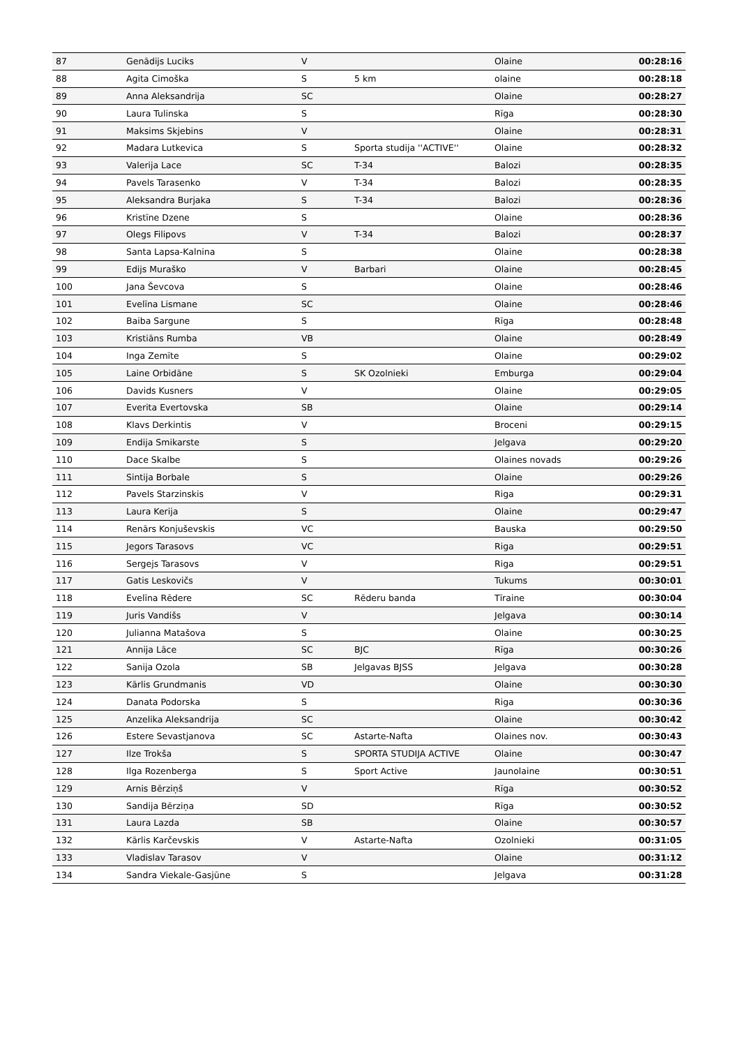| 87 | Genādijs Luciks | V | | Olaine | 00:28:16 |
| 88 | Agita Cimoška | S | 5 km | olaine | 00:28:18 |
| 89 | Anna Aleksandrija | SC | | Olaine | 00:28:27 |
| 90 | Laura Tulinska | S | | Rīga | 00:28:30 |
| 91 | Maksims Skjebins | V | | Olaine | 00:28:31 |
| 92 | Madara Lutkevica | S | Sporta studija ''ACTIVE'' | Olaine | 00:28:32 |
| 93 | Valerija Lace | SC | T-34 | Balozi | 00:28:35 |
| 94 | Pavels Tarasenko | V | T-34 | Balozi | 00:28:35 |
| 95 | Aleksandra Burjaka | S | T-34 | Balozi | 00:28:36 |
| 96 | Kristīne Dzene | S | | Olaine | 00:28:36 |
| 97 | Olegs Filipovs | V | T-34 | Balozi | 00:28:37 |
| 98 | Santa Lapsa-Kalnina | S | | Olaine | 00:28:38 |
| 99 | Edijs Muraško | V | Barbari | Olaine | 00:28:45 |
| 100 | Jana Ševcova | S | | Olaine | 00:28:46 |
| 101 | Evelīna Lismane | SC | | Olaine | 00:28:46 |
| 102 | Baiba Sargune | S | | Rīga | 00:28:48 |
| 103 | Kristiāns Rumba | VB | | Olaine | 00:28:49 |
| 104 | Inga Zemīte | S | | Olaine | 00:29:02 |
| 105 | Laine Orbidāne | S | SK Ozolnieki | Emburga | 00:29:04 |
| 106 | Davids Kusners | V | | Olaine | 00:29:05 |
| 107 | Everita Evertovska | SB | | Olaine | 00:29:14 |
| 108 | Klavs Derkintis | V | | Broceni | 00:29:15 |
| 109 | Endija Smikarste | S | | Jelgava | 00:29:20 |
| 110 | Dace Skalbe | S | | Olaines novads | 00:29:26 |
| 111 | Sintija Borbale | S | | Olaine | 00:29:26 |
| 112 | Pavels Starzinskis | V | | Riga | 00:29:31 |
| 113 | Laura Kerija | S | | Olaine | 00:29:47 |
| 114 | Renārs Konjuševskis | VC | | Bauska | 00:29:50 |
| 115 | Jegors Tarasovs | VC | | Riga | 00:29:51 |
| 116 | Sergejs Tarasovs | V | | Riga | 00:29:51 |
| 117 | Gatis Leskovičs | V | | Tukums | 00:30:01 |
| 118 | Evelīna Rēdere | SC | Rēderu banda | Tīraine | 00:30:04 |
| 119 | Juris Vandišs | V | | Jelgava | 00:30:14 |
| 120 | Julianna Matašova | S | | Olaine | 00:30:25 |
| 121 | Annija Lāce | SC | BJC | Rīga | 00:30:26 |
| 122 | Sanija Ozola | SB | Jelgavas BJSS | Jelgava | 00:30:28 |
| 123 | Kārlis Grundmanis | VD | | Olaine | 00:30:30 |
| 124 | Danata Podorska | S | | Riga | 00:30:36 |
| 125 | Anzelika Aleksandrija | SC | | Olaine | 00:30:42 |
| 126 | Estere Sevastjanova | SC | Astarte-Nafta | Olaines nov. | 00:30:43 |
| 127 | Ilze Trokša | S | SPORTA STUDIJA ACTIVE | Olaine | 00:30:47 |
| 128 | Ilga Rozenberga | S | Sport Active | Jaunolaine | 00:30:51 |
| 129 | Arnis Bērziņš | V | | Rīga | 00:30:52 |
| 130 | Sandija Bērziņa | SD | | Rīga | 00:30:52 |
| 131 | Laura Lazda | SB | | Olaine | 00:30:57 |
| 132 | Kārlis Karčevskis | V | Astarte-Nafta | Ozolnieki | 00:31:05 |
| 133 | Vladislav Tarasov | V | | Olaine | 00:31:12 |
| 134 | Sandra Viekale-Gasjūne | S | | Jelgava | 00:31:28 |